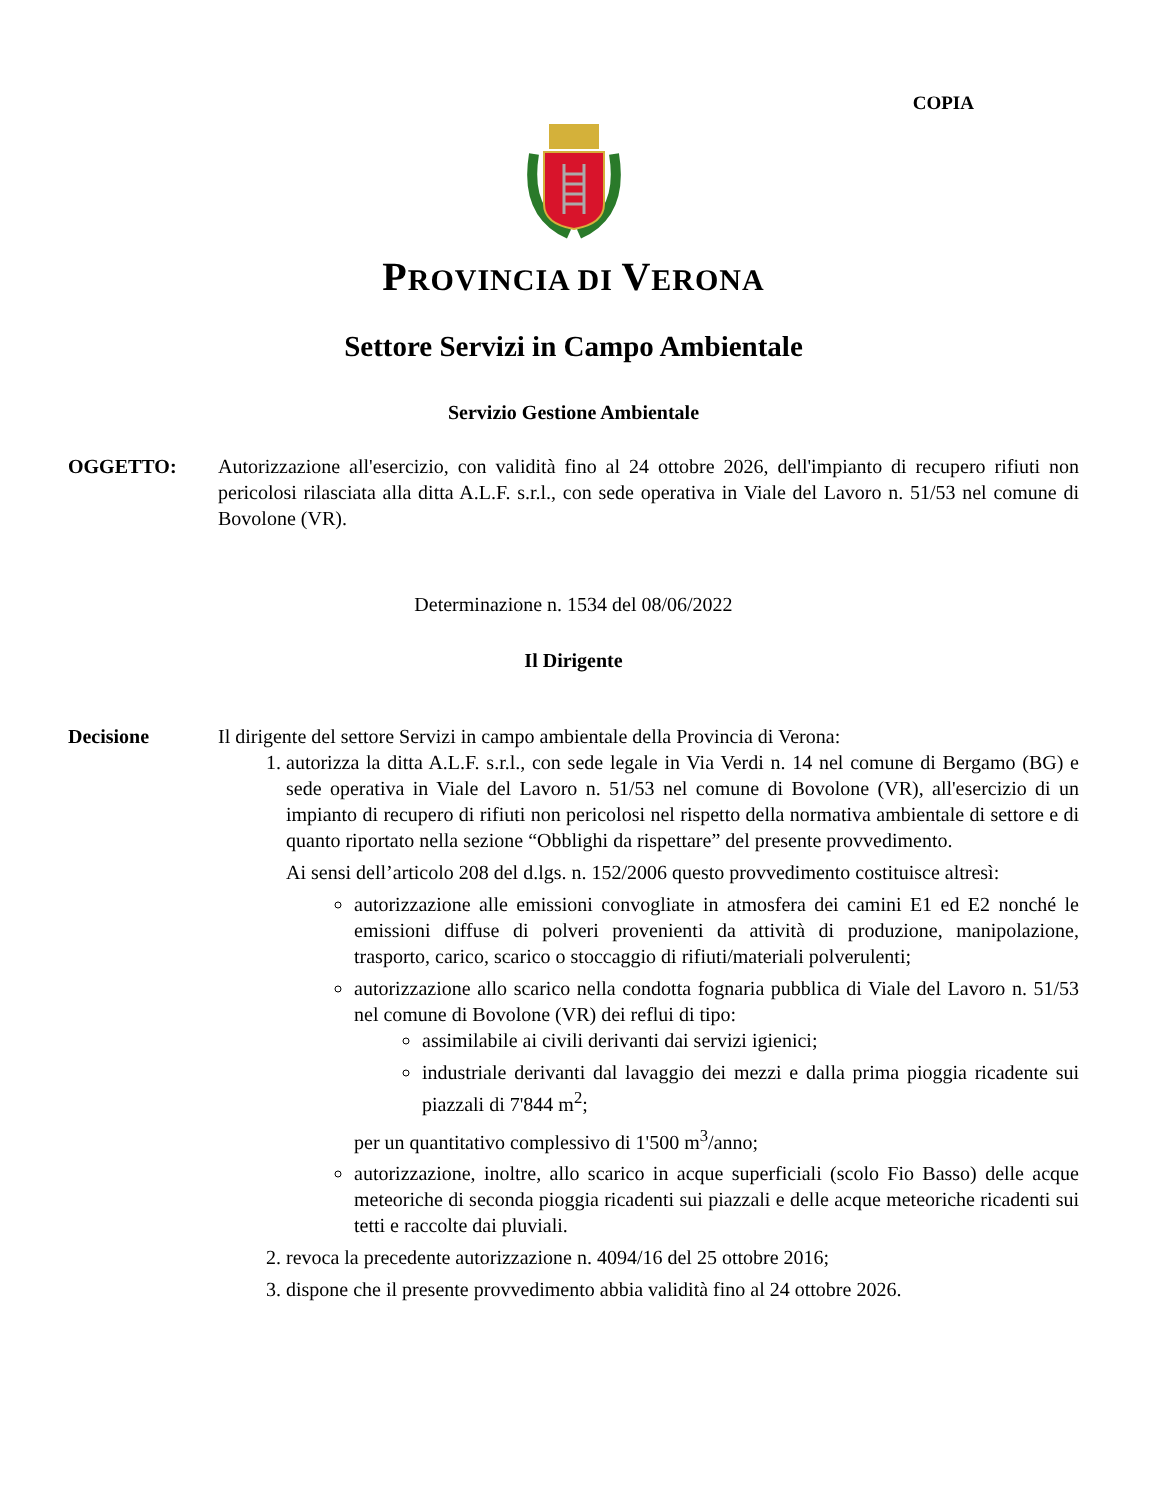COPIA
PROVINCIA DI VERONA
Settore Servizi in Campo Ambientale
Servizio Gestione Ambientale
OGGETTO: Autorizzazione all'esercizio, con validità fino al 24 ottobre 2026, dell'impianto di recupero rifiuti non pericolosi rilasciata alla ditta A.L.F. s.r.l., con sede operativa in Viale del Lavoro n. 51/53 nel comune di Bovolone (VR).
Determinazione n. 1534 del 08/06/2022
Il Dirigente
Decisione Il dirigente del settore Servizi in campo ambientale della Provincia di Verona:
1. autorizza la ditta A.L.F. s.r.l., con sede legale in Via Verdi n. 14 nel comune di Bergamo (BG) e sede operativa in Viale del Lavoro n. 51/53 nel comune di Bovolone (VR), all'esercizio di un impianto di recupero di rifiuti non pericolosi nel rispetto della normativa ambientale di settore e di quanto riportato nella sezione “Obblighi da rispettare” del presente provvedimento.
Ai sensi dell’articolo 208 del d.lgs. n. 152/2006 questo provvedimento costituisce altresì:
autorizzazione alle emissioni convogliate in atmosfera dei camini E1 ed E2 nonché le emissioni diffuse di polveri provenienti da attività di produzione, manipolazione, trasporto, carico, scarico o stoccaggio di rifiuti/materiali polverulenti;
autorizzazione allo scarico nella condotta fognaria pubblica di Viale del Lavoro n. 51/53 nel comune di Bovolone (VR) dei reflui di tipo:
assimilabile ai civili derivanti dai servizi igienici;
industriale derivanti dal lavaggio dei mezzi e dalla prima pioggia ricadente sui piazzali di 7'844 m<sup>2</sup>;
per un quantitativo complessivo di 1'500 m<sup>3</sup>/anno;
autorizzazione, inoltre, allo scarico in acque superficiali (scolo Fio Basso) delle acque meteoriche di seconda pioggia ricadenti sui piazzali e delle acque meteoriche ricadenti sui tetti e raccolte dai pluviali.
2. revoca la precedente autorizzazione n. 4094/16 del 25 ottobre 2016;
3. dispone che il presente provvedimento abbia validità fino al 24 ottobre 2026.